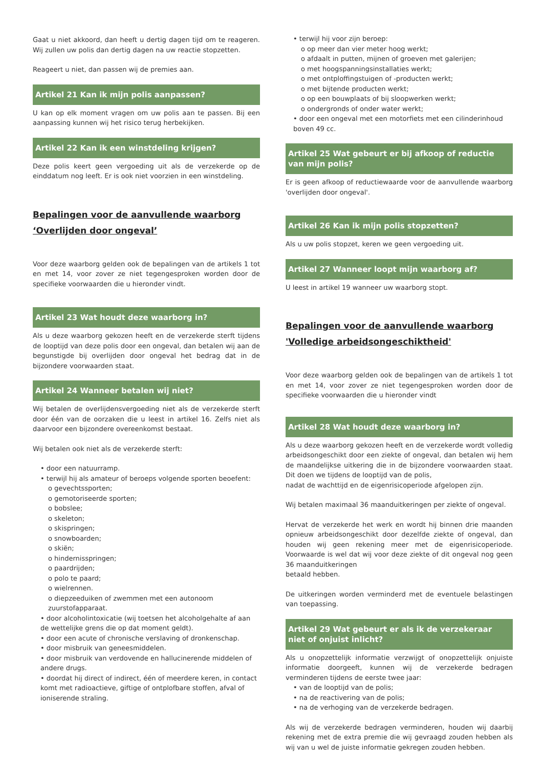Gaat u niet akkoord, dan heeft u dertig dagen tijd om te reageren. Wij zullen uw polis dan dertig dagen na uw reactie stopzetten.
Reageert u niet, dan passen wij de premies aan.
Artikel 21 Kan ik mijn polis aanpassen?
U kan op elk moment vragen om uw polis aan te passen. Bij een aanpassing kunnen wij het risico terug herbekijken.
Artikel 22 Kan ik een winstdeling krijgen?
Deze polis keert geen vergoeding uit als de verzekerde op de einddatum nog leeft. Er is ook niet voorzien in een winstdeling.
Bepalingen voor de aanvullende waarborg ‘Overlijden door ongeval’
Voor deze waarborg gelden ook de bepalingen van de artikels 1 tot en met 14, voor zover ze niet tegengesproken worden door de specifieke voorwaarden die u hieronder vindt.
Artikel 23 Wat houdt deze waarborg in?
Als u deze waarborg gekozen heeft en de verzekerde sterft tijdens de looptijd van deze polis door een ongeval, dan betalen wij aan de begunstigde bij overlijden door ongeval het bedrag dat in de bijzondere voorwaarden staat.
Artikel 24 Wanneer betalen wij niet?
Wij betalen de overlijdensvergoeding niet als de verzekerde sterft door één van de oorzaken die u leest in artikel 16. Zelfs niet als daarvoor een bijzondere overeenkomst bestaat.
Wij betalen ook niet als de verzekerde sterft:
• door een natuurramp.
• terwijl hij als amateur of beroeps volgende sporten beoefent:
o gevechtssporten;
o gemotoriseerde sporten;
o bobslee;
o skeleton;
o skispringen;
o snowboarden;
o skiën;
o hindernisspringen;
o paardrijden;
o polo te paard;
o wielrennen.
o diepzeeduiken of zwemmen met een autonoom zuurstofapparaat.
• door alcoholintoxicatie (wij toetsen het alcoholgehalte af aan de wettelijke grens die op dat moment geldt).
• door een acute of chronische verslaving of dronkenschap.
• door misbruik van geneesmiddelen.
• door misbruik van verdovende en hallucinerende middelen of andere drugs.
• doordat hij direct of indirect, één of meerdere keren, in contact komt met radioactieve, giftige of ontplofbare stoffen, afval of ioniserende straling.
• terwijl hij voor zijn beroep:
o op meer dan vier meter hoog werkt;
o afdaalt in putten, mijnen of groeven met galerijen;
o met hoogspanningsinstallaties werkt;
o met ontploffingstuigen of -producten werkt;
o met bijtende producten werkt;
o op een bouwplaats of bij sloopwerken werkt;
o ondergronds of onder water werkt;
• door een ongeval met een motorfiets met een cilinderinhoud boven 49 cc.
Artikel 25 Wat gebeurt er bij afkoop of reductie van mijn polis?
Er is geen afkoop of reductiewaarde voor de aanvullende waarborg 'overlijden door ongeval'.
Artikel 26 Kan ik mijn polis stopzetten?
Als u uw polis stopzet, keren we geen vergoeding uit.
Artikel 27 Wanneer loopt mijn waarborg af?
U leest in artikel 19 wanneer uw waarborg stopt.
Bepalingen voor de aanvullende waarborg 'Volledige arbeidsongeschiktheid'
Voor deze waarborg gelden ook de bepalingen van de artikels 1 tot en met 14, voor zover ze niet tegengesproken worden door de specifieke voorwaarden die u hieronder vindt
Artikel 28 Wat houdt deze waarborg in?
Als u deze waarborg gekozen heeft en de verzekerde wordt volledig arbeidsongeschikt door een ziekte of ongeval, dan betalen wij hem de maandelijkse uitkering die in de bijzondere voorwaarden staat. Dit doen we tijdens de looptijd van de polis,
nadat de wachttijd en de eigenrisicoperiode afgelopen zijn.
Wij betalen maximaal 36 maanduitkeringen per ziekte of ongeval.
Hervat de verzekerde het werk en wordt hij binnen drie maanden opnieuw arbeidsongeschikt door dezelfde ziekte of ongeval, dan houden wij geen rekening meer met de eigenrisicoperiode. Voorwaarde is wel dat wij voor deze ziekte of dit ongeval nog geen 36 maanduitkeringen
betaald hebben.
De uitkeringen worden verminderd met de eventuele belastingen van toepassing.
Artikel 29 Wat gebeurt er als ik de verzekeraar niet of onjuist inlicht?
Als u onopzettelijk informatie verzwijgt of onopzettelijk onjuiste informatie doorgeeft, kunnen wij de verzekerde bedragen verminderen tijdens de eerste twee jaar:
• van de looptijd van de polis;
• na de reactivering van de polis;
• na de verhoging van de verzekerde bedragen.
Als wij de verzekerde bedragen verminderen, houden wij daarbij rekening met de extra premie die wij gevraagd zouden hebben als wij van u wel de juiste informatie gekregen zouden hebben.